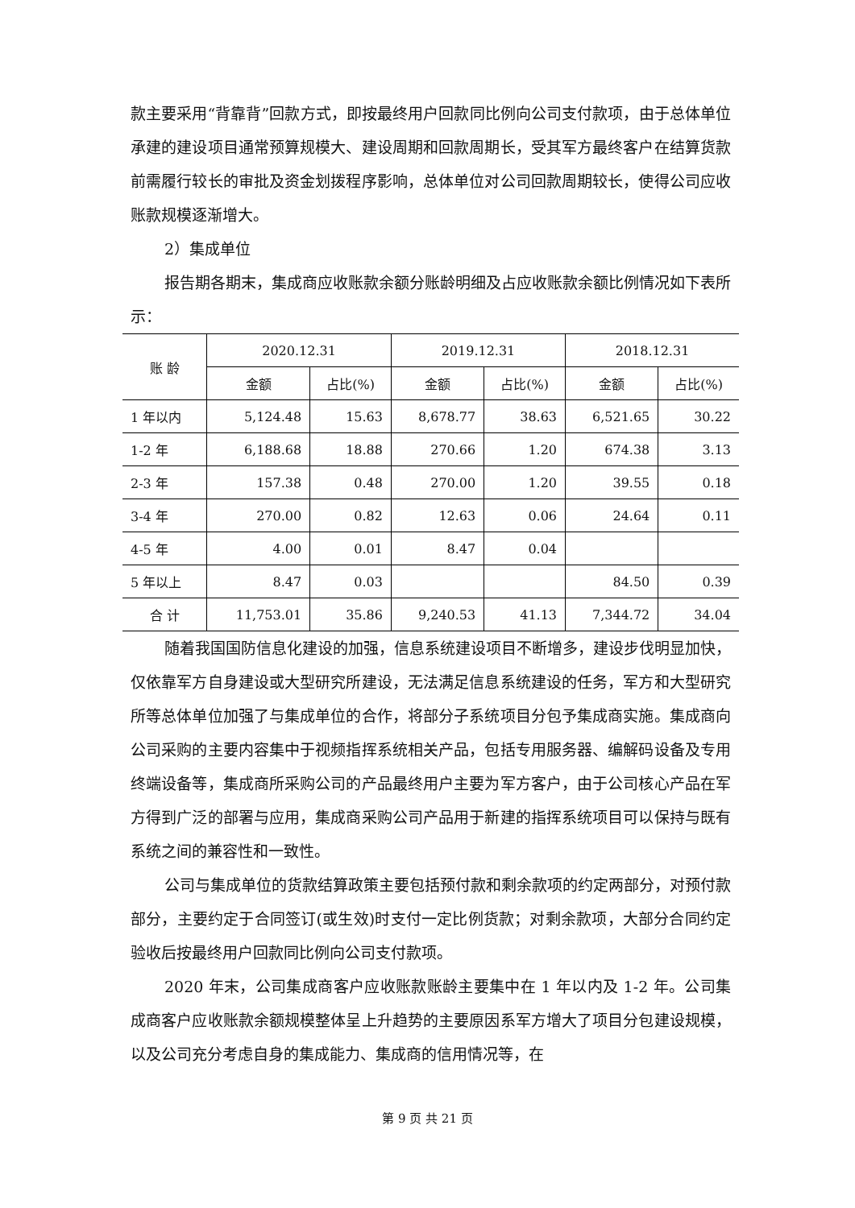款主要采用“背靠背”回款方式，即按最终用户回款同比例向公司支付款项，由于总体单位承建的建设项目通常预算规模大、建设周期和回款周期长，受其军方最终客户在结算货款前需履行较长的审批及资金划拨程序影响，总体单位对公司回款周期较长，使得公司应收账款规模逐渐增大。
2）集成单位
报告期各期末，集成商应收账款余额分账龄明细及占应收账款余额比例情况如下表所示：
| 账 龄 | 2020.12.31 | | 2019.12.31 | | 2018.12.31 | |
| --- | --- | --- | --- | --- | --- | --- |
| | 金额 | 占比(%) | 金额 | 占比(%) | 金额 | 占比(%) |
| 1 年以内 | 5,124.48 | 15.63 | 8,678.77 | 38.63 | 6,521.65 | 30.22 |
| 1-2 年 | 6,188.68 | 18.88 | 270.66 | 1.20 | 674.38 | 3.13 |
| 2-3 年 | 157.38 | 0.48 | 270.00 | 1.20 | 39.55 | 0.18 |
| 3-4 年 | 270.00 | 0.82 | 12.63 | 0.06 | 24.64 | 0.11 |
| 4-5 年 | 4.00 | 0.01 | 8.47 | 0.04 | | |
| 5 年以上 | 8.47 | 0.03 | | | 84.50 | 0.39 |
| 合 计 | 11,753.01 | 35.86 | 9,240.53 | 41.13 | 7,344.72 | 34.04 |
随着我国国防信息化建设的加强，信息系统建设项目不断增多，建设步伐明显加快，仅依靠军方自身建设或大型研究所建设，无法满足信息系统建设的任务，军方和大型研究所等总体单位加强了与集成单位的合作，将部分子系统项目分包予集成商实施。集成商向公司采购的主要内容集中于视频指挥系统相关产品，包括专用服务器、编解码设备及专用终端设备等，集成商所采购公司的产品最终用户主要为军方客户，由于公司核心产品在军方得到广泛的部署与应用，集成商采购公司产品用于新建的指挥系统项目可以保持与既有系统之间的兼容性和一致性。
公司与集成单位的货款结算政策主要包括预付款和剩余款项的约定两部分，对预付款部分，主要约定于合同签订(或生效)时支付一定比例货款；对剩余款项，大部分合同约定验收后按最终用户回款同比例向公司支付款项。
2020 年末，公司集成商客户应收账款账龄主要集中在 1 年以内及 1-2 年。公司集成商客户应收账款余额规模整体呈上升趋势的主要原因系军方增大了项目分包建设规模，以及公司充分考虑自身的集成能力、集成商的信用情况等，在
第 9 页 共 21 页